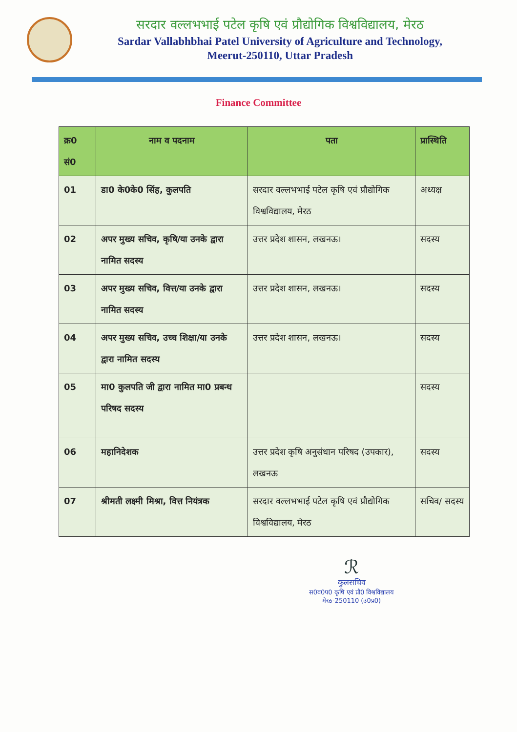सरदार वल्लभभाई पटेल कृषि एवं प्रौद्योगिक विश्वविद्यालय, मेरठ
Sardar Vallabhbhai Patel University of Agriculture and Technology,
Meerut-250110, Uttar Pradesh
Finance Committee
| क्र0 सं0 | नाम व पदनाम | पता | प्रास्थिति |
| --- | --- | --- | --- |
| 01 | डा0 के0के0 सिंह, कुलपति | सरदार वल्लभभाई पटेल कृषि एवं प्रौद्योगिक विश्वविद्यालय, मेरठ | अध्यक्ष |
| 02 | अपर मुख्य सचिव, कृषि/या उनके द्वारा नामित सदस्य | उत्तर प्रदेश शासन, लखनऊ। | सदस्य |
| 03 | अपर मुख्य सचिव, वित्त/या उनके द्वारा नामित सदस्य | उत्तर प्रदेश शासन, लखनऊ। | सदस्य |
| 04 | अपर मुख्य सचिव, उच्च शिक्षा/या उनके द्वारा नामित सदस्य | उत्तर प्रदेश शासन, लखनऊ। | सदस्य |
| 05 | मा0 कुलपति जी द्वारा नामित मा0 प्रबन्ध परिषद सदस्य | | सदस्य |
| 06 | महानिदेशक | उत्तर प्रदेश कृषि अनुसंधान परिषद (उपकार), लखनऊ | सदस्य |
| 07 | श्रीमती लक्ष्मी मिश्रा, वित्त नियंत्रक | सरदार वल्लभभाई पटेल कृषि एवं प्रौद्योगिक विश्वविद्यालय, मेरठ | सचिव/ सदस्य |
ℛ
कुलसचिव
स0व0प0 कृषि एवं प्रौ0 विश्वविद्यालय
मेरठ-250110 (उ0प्र0)